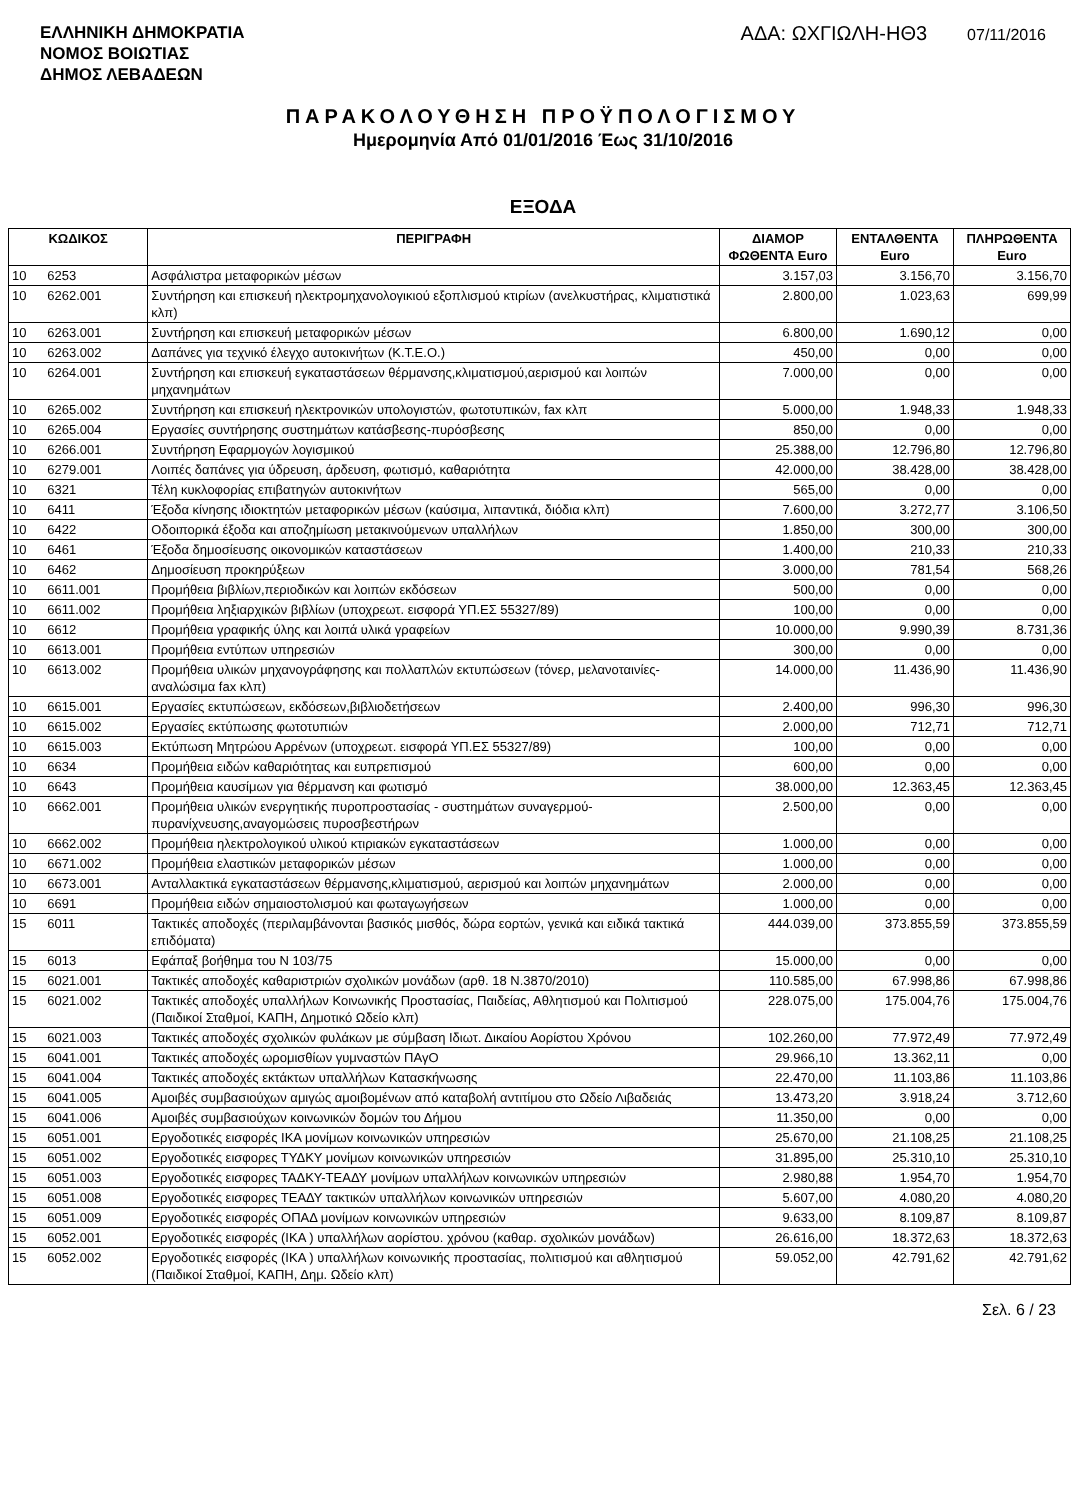ΕΛΛΗΝΙΚΗ ΔΗΜΟΚΡΑΤΙΑ
ΝΟΜΟΣ ΒΟΙΩΤΙΑΣ
ΔΗΜΟΣ ΛΕΒΑΔΕΩΝ
ΑΔΑ: ΩΧΓΙΩΛΗ-ΗΘ3 07/11/2016
ΠΑΡΑΚΟΛΟΥΘΗΣΗ ΠΡΟΫΠΟΛΟΓΙΣΜΟΥ
Ημερομηνία Από 01/01/2016 Έως 31/10/2016
ΕΞΟΔΑ
| ΚΩΔΙΚΟΣ | | ΠΕΡΙΓΡΑΦΗ | ΔΙΑΜΟΡ ΦΩΘΕΝΤΑ Euro | ΕΝΤΑΛΘΕΝΤΑ Euro | ΠΛΗΡΩΘΕΝΤΑ Euro |
| --- | --- | --- | --- | --- | --- |
| 10 | 6253 | Ασφάλιστρα μεταφορικών μέσων | 3.157,03 | 3.156,70 | 3.156,70 |
| 10 | 6262.001 | Συντήρηση και επισκευή ηλεκτρομηχανολογικιού εξοπλισμού κτιρίων (ανελκυστήρας, κλιματιστικά κλπ) | 2.800,00 | 1.023,63 | 699,99 |
| 10 | 6263.001 | Συντήρηση και επισκευή μεταφορικών μέσων | 6.800,00 | 1.690,12 | 0,00 |
| 10 | 6263.002 | Δαπάνες για τεχνικό έλεγχο αυτοκινήτων (Κ.Τ.Ε.Ο.) | 450,00 | 0,00 | 0,00 |
| 10 | 6264.001 | Συντήρηση και επισκευή εγκαταστάσεων θέρμανσης,κλιματισμού,αερισμού και λοιπών μηχανημάτων | 7.000,00 | 0,00 | 0,00 |
| 10 | 6265.002 | Συντήρηση και επισκευή ηλεκτρονικών υπολογιστών, φωτοτυπικών, fax κλπ | 5.000,00 | 1.948,33 | 1.948,33 |
| 10 | 6265.004 | Εργασίες συντήρησης συστημάτων κατάσβεσης-πυρόσβεσης | 850,00 | 0,00 | 0,00 |
| 10 | 6266.001 | Συντήρηση Εφαρμογών λογισμικού | 25.388,00 | 12.796,80 | 12.796,80 |
| 10 | 6279.001 | Λοιπές δαπάνες για ύδρευση, άρδευση, φωτισμό, καθαριότητα | 42.000,00 | 38.428,00 | 38.428,00 |
| 10 | 6321 | Τέλη κυκλοφορίας επιβατηγών αυτοκινήτων | 565,00 | 0,00 | 0,00 |
| 10 | 6411 | Έξοδα κίνησης ιδιοκτητών μεταφορικών μέσων (καύσιμα, λιπαντικά, διόδια κλπ) | 7.600,00 | 3.272,77 | 3.106,50 |
| 10 | 6422 | Οδοιπορικά έξοδα και αποζημίωση μετακινούμενων υπαλλήλων | 1.850,00 | 300,00 | 300,00 |
| 10 | 6461 | Έξοδα δημοσίευσης οικονομικών καταστάσεων | 1.400,00 | 210,33 | 210,33 |
| 10 | 6462 | Δημοσίευση προκηρύξεων | 3.000,00 | 781,54 | 568,26 |
| 10 | 6611.001 | Προμήθεια βιβλίων,περιοδικών και λοιπών εκδόσεων | 500,00 | 0,00 | 0,00 |
| 10 | 6611.002 | Προμήθεια ληξιαρχικών βιβλίων (υποχρεωτ. εισφορά ΥΠ.ΕΣ 55327/89) | 100,00 | 0,00 | 0,00 |
| 10 | 6612 | Προμήθεια γραφικής ύλης και λοιπά υλικά γραφείων | 10.000,00 | 9.990,39 | 8.731,36 |
| 10 | 6613.001 | Προμήθεια εντύπων υπηρεσιών | 300,00 | 0,00 | 0,00 |
| 10 | 6613.002 | Προμήθεια υλικών μηχανογράφησης και πολλαπλών εκτυπώσεων (τόνερ, μελανοταινίες-αναλώσιμα fax κλπ) | 14.000,00 | 11.436,90 | 11.436,90 |
| 10 | 6615.001 | Εργασίες εκτυπώσεων, εκδόσεων,βιβλιοδετήσεων | 2.400,00 | 996,30 | 996,30 |
| 10 | 6615.002 | Εργασίες εκτύπωσης φωτοτυπιών | 2.000,00 | 712,71 | 712,71 |
| 10 | 6615.003 | Εκτύπωση Μητρώου Αρρένων (υποχρεωτ. εισφορά ΥΠ.ΕΣ 55327/89) | 100,00 | 0,00 | 0,00 |
| 10 | 6634 | Προμήθεια ειδών καθαριότητας και ευπρεπισμού | 600,00 | 0,00 | 0,00 |
| 10 | 6643 | Προμήθεια καυσίμων για θέρμανση και φωτισμό | 38.000,00 | 12.363,45 | 12.363,45 |
| 10 | 6662.001 | Προμήθεια υλικών ενεργητικής πυροπροστασίας - συστημάτων συναγερμού-πυρανίχνευσης,αναγομώσεις πυροσβεστήρων | 2.500,00 | 0,00 | 0,00 |
| 10 | 6662.002 | Προμήθεια ηλεκτρολογικού υλικού κτιριακών εγκαταστάσεων | 1.000,00 | 0,00 | 0,00 |
| 10 | 6671.002 | Προμήθεια ελαστικών μεταφορικών μέσων | 1.000,00 | 0,00 | 0,00 |
| 10 | 6673.001 | Ανταλλακτικά εγκαταστάσεων θέρμανσης,κλιματισμού, αερισμού και λοιπών μηχανημάτων | 2.000,00 | 0,00 | 0,00 |
| 10 | 6691 | Προμήθεια ειδών σημαιοστολισμού και φωταγωγήσεων | 1.000,00 | 0,00 | 0,00 |
| 15 | 6011 | Τακτικές αποδοχές (περιλαμβάνονται βασικός μισθός, δώρα εορτών, γενικά και ειδικά τακτικά επιδόματα) | 444.039,00 | 373.855,59 | 373.855,59 |
| 15 | 6013 | Εφάπαξ βοήθημα του Ν 103/75 | 15.000,00 | 0,00 | 0,00 |
| 15 | 6021.001 | Τακτικές αποδοχές καθαριστριών σχολικών μονάδων (αρθ. 18 Ν.3870/2010) | 110.585,00 | 67.998,86 | 67.998,86 |
| 15 | 6021.002 | Τακτικές αποδοχές υπαλλήλων Κοινωνικής Προστασίας, Παιδείας, Αθλητισμού και Πολιτισμού (Παιδικοί Σταθμοί, ΚΑΠΗ, Δημοτικό Ωδείο κλπ) | 228.075,00 | 175.004,76 | 175.004,76 |
| 15 | 6021.003 | Τακτικές αποδοχές σχολικών φυλάκων με σύμβαση Ιδιωτ. Δικαίου Αορίστου Χρόνου | 102.260,00 | 77.972,49 | 77.972,49 |
| 15 | 6041.001 | Τακτικές αποδοχές ωρομισθίων γυμναστών ΠΑγΟ | 29.966,10 | 13.362,11 | 0,00 |
| 15 | 6041.004 | Τακτικές αποδοχές εκτάκτων υπαλλήλων Κατασκήνωσης | 22.470,00 | 11.103,86 | 11.103,86 |
| 15 | 6041.005 | Αμοιβές συμβασιούχων αμιγώς αμοιβομένων από καταβολή αντιτίμου στο Ωδείο Λιβαδειάς | 13.473,20 | 3.918,24 | 3.712,60 |
| 15 | 6041.006 | Αμοιβές συμβασιούχων κοινωνικών δομών του Δήμου | 11.350,00 | 0,00 | 0,00 |
| 15 | 6051.001 | Εργοδοτικές εισφορές ΙΚΑ μονίμων κοινωνικών υπηρεσιών | 25.670,00 | 21.108,25 | 21.108,25 |
| 15 | 6051.002 | Εργοδοτικές εισφορες ΤΥΔΚΥ μονίμων κοινωνικών υπηρεσιών | 31.895,00 | 25.310,10 | 25.310,10 |
| 15 | 6051.003 | Εργοδοτικές εισφορες ΤΑΔΚΥ-ΤΕΑΔΥ μονίμων υπαλλήλων κοινωνικών υπηρεσιών | 2.980,88 | 1.954,70 | 1.954,70 |
| 15 | 6051.008 | Εργοδοτικές εισφορες ΤΕΑΔΥ τακτικών υπαλλήλων κοινωνικών υπηρεσιών | 5.607,00 | 4.080,20 | 4.080,20 |
| 15 | 6051.009 | Εργοδοτικές εισφορές ΟΠΑΔ μονίμων κοινωνικών υπηρεσιών | 9.633,00 | 8.109,87 | 8.109,87 |
| 15 | 6052.001 | Εργοδοτικές εισφορές (ΙΚΑ ) υπαλλήλων αορίστου. χρόνου (καθαρ. σχολικών μονάδων) | 26.616,00 | 18.372,63 | 18.372,63 |
| 15 | 6052.002 | Εργοδοτικές εισφορές (ΙΚΑ ) υπαλλήλων κοινωνικής προστασίας, πολιτισμού και αθλητισμού (Παιδικοί Σταθμοί, ΚΑΠΗ, Δημ. Ωδείο κλπ) | 59.052,00 | 42.791,62 | 42.791,62 |
Σελ. 6 / 23